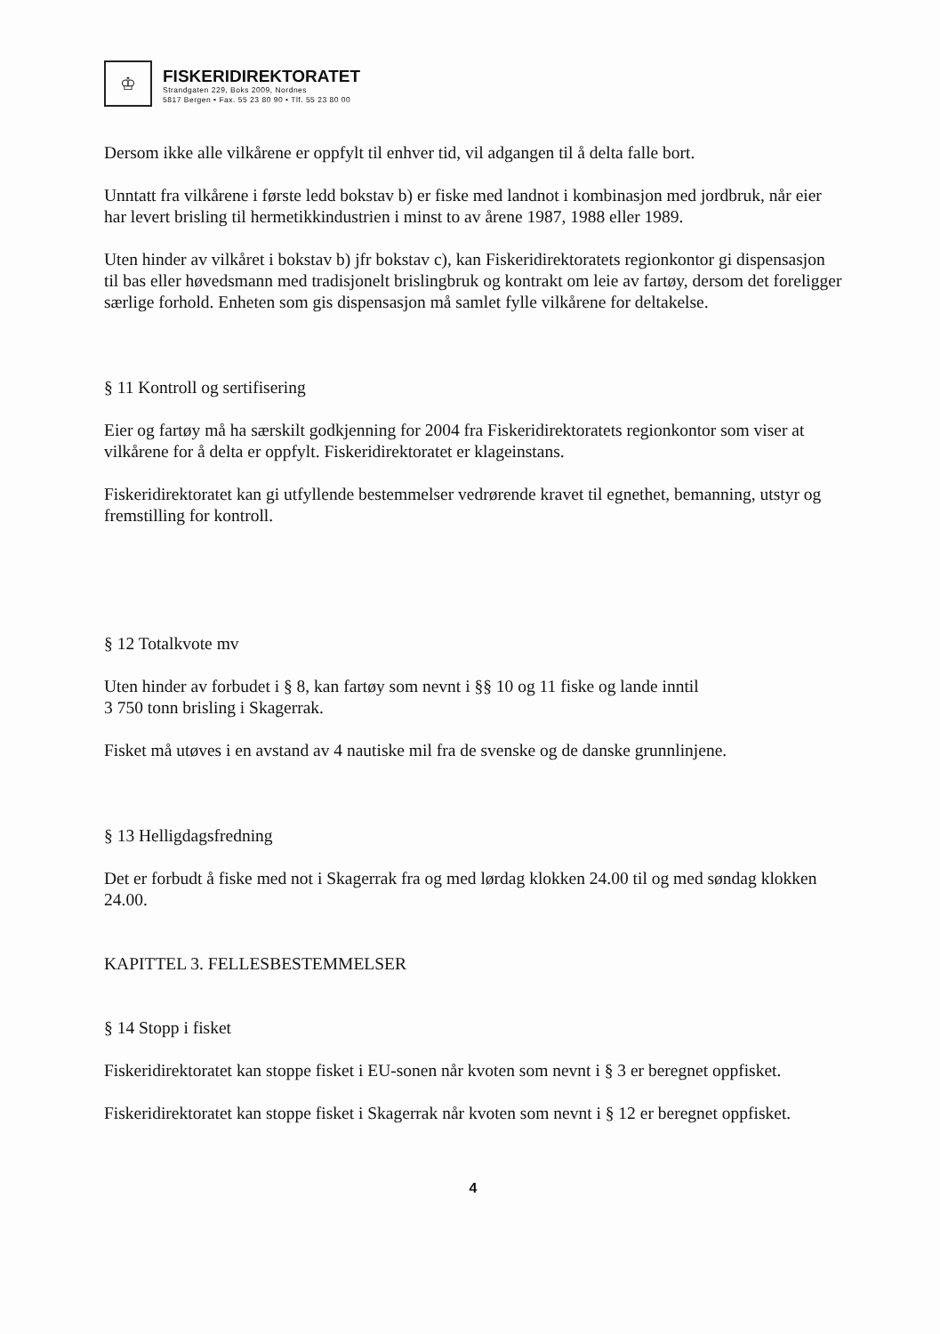♔
FISKERIDIREKTORATET
Strandgaten 229, Boks 2009, Nordnes
5817 Bergen • Fax. 55 23 80 90 • Tlf. 55 23 80 00
Dersom ikke alle vilkårene er oppfylt til enhver tid, vil adgangen til å delta falle bort.
Unntatt fra vilkårene i første ledd bokstav b) er fiske med landnot i kombinasjon med jordbruk, når eier har levert brisling til hermetikkindustrien i minst to av årene 1987, 1988 eller 1989.
Uten hinder av vilkåret i bokstav b) jfr bokstav c), kan Fiskeridirektoratets regionkontor gi dispensasjon til bas eller høvedsmann med tradisjonelt brislingbruk og kontrakt om leie av fartøy, dersom det foreligger særlige forhold. Enheten som gis dispensasjon må samlet fylle vilkårene for deltakelse.
§ 11 Kontroll og sertifisering
Eier og fartøy må ha særskilt godkjenning for 2004 fra Fiskeridirektoratets regionkontor som viser at vilkårene for å delta er oppfylt. Fiskeridirektoratet er klageinstans.
Fiskeridirektoratet kan gi utfyllende bestemmelser vedrørende kravet til egnethet, bemanning, utstyr og fremstilling for kontroll.
§ 12 Totalkvote mv
Uten hinder av forbudet i § 8, kan fartøy som nevnt i §§ 10 og 11 fiske og lande inntil
3 750 tonn brisling i Skagerrak.
Fisket må utøves i en avstand av 4 nautiske mil fra de svenske og de danske grunnlinjene.
§ 13 Helligdagsfredning
Det er forbudt å fiske med not i Skagerrak fra og med lørdag klokken 24.00 til og med søndag klokken 24.00.
KAPITTEL 3. FELLESBESTEMMELSER
§ 14 Stopp i fisket
Fiskeridirektoratet kan stoppe fisket i EU-sonen når kvoten som nevnt i § 3 er beregnet oppfisket.
Fiskeridirektoratet kan stoppe fisket i Skagerrak når kvoten som nevnt i § 12 er beregnet oppfisket.
4